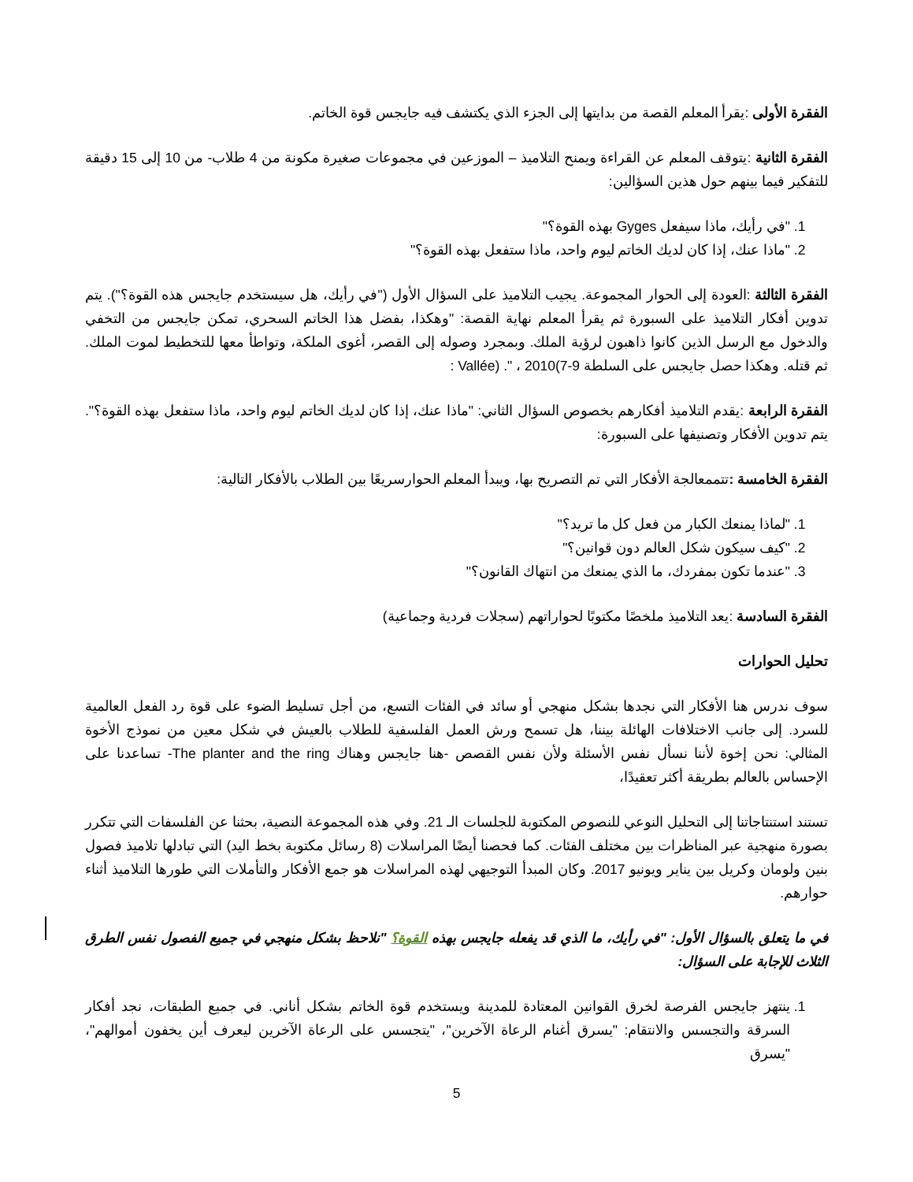الفقرة الأولى :يقرأ المعلم القصة من بدايتها إلى الجزء الذي يكتشف فيه جايجس قوة الخاتم.
الفقرة الثانية :يتوقف المعلم عن القراءة ويمنح التلاميذ – الموزعين في مجموعات صغيرة مكونة من 4 طلاب- من 10 إلى 15 دقيقة للتفكير فيما بينهم حول هذين السؤالين:
1. "في رأيك، ماذا سيفعل Gyges بهذه القوة؟"
2. "ماذا عنك، إذا كان لديك الخاتم ليوم واحد، ماذا ستفعل بهذه القوة؟"
الفقرة الثالثة :العودة إلى الحوار المجموعة. يجيب التلاميذ على السؤال الأول ("في رأيك، هل سيستخدم جايجس هذه القوة؟"). يتم تدوين أفكار التلاميذ على السبورة ثم يقرأ المعلم نهاية القصة: "وهكذا، بفضل هذا الخاتم السحري، تمكن جايجس من التخفي والدخول مع الرسل الذين كانوا ذاهبون لرؤية الملك. وبمجرد وصوله إلى القصر، أغوى الملكة، وتواطأ معها للتخطيط لموت الملك. ثم قتله. وهكذا حصل جايجس على السلطة Vallée) ." ، 2010(7-9 :
الفقرة الرابعة :يقدم التلاميذ أفكارهم بخصوص السؤال الثاني: "ماذا عنك، إذا كان لديك الخاتم ليوم واحد، ماذا ستفعل بهذه القوة؟". يتم تدوين الأفكار وتصنيفها على السبورة:
الفقرة الخامسة : تتممعالجة الأفكار التي تم التصريح بها، ويبدأ المعلم الحوارسريعًا بين الطلاب بالأفكار التالية:
1. "لماذا يمنعك الكبار من فعل كل ما تريد؟"
2. "كيف سيكون شكل العالم دون قوانين؟"
3. "عندما تكون بمفردك، ما الذي يمنعك من انتهاك القانون؟"
الفقرة السادسة :يعد التلاميذ ملخصًا مكتوبًا لحواراتهم (سجلات فردية وجماعية)
تحليل الحوارات
سوف ندرس هنا الأفكار التي نجدها بشكل منهجي أو سائد في الفئات التسع، من أجل تسليط الضوء على قوة رد الفعل العالمية للسرد. إلى جانب الاختلافات الهائلة بيننا، هل تسمح ورش العمل الفلسفية للطلاب بالعيش في شكل معين من نموذج الأخوة المثالي: نحن إخوة لأننا نسأل نفس الأسئلة ولأن نفس القصص -هنا جايجس وهناك The planter and the ring- تساعدنا على الإحساس بالعالم بطريقة أكثر تعقيدًا،
تستند استنتاجاتنا إلى التحليل النوعي للنصوص المكتوبة للجلسات الـ 21. وفي هذه المجموعة النصية، بحثنا عن الفلسفات التي تتكرر بصورة منهجية عبر المناظرات بين مختلف الفئات. كما فحصنا أيضًا المراسلات (8 رسائل مكتوبة بخط اليد) التي تبادلها تلاميذ فصول بنين ولومان وكريل بين يناير ويونيو 2017. وكان المبدأ التوجيهي لهذه المراسلات هو جمع الأفكار والتأملات التي طورها التلاميذ أثناء حوارهم.
في ما يتعلق بالسؤال الأول: "في رأيك، ما الذي قد يفعله جايجس بهذه القوة؟ "نلاحظ بشكل منهجي في جميع الفصول نفس الطرق الثلاث للإجابة على السؤال:
1. ينتهز جايجس الفرصة لخرق القوانين المعتادة للمدينة ويستخدم قوة الخاتم بشكل أناني. في جميع الطبقات، نجد أفكار السرقة والتجسس والانتقام: "يسرق أغنام الرعاة الآخرين"، "يتجسس على الرعاة الآخرين ليعرف أين يخفون أموالهم"، "يسرق
5